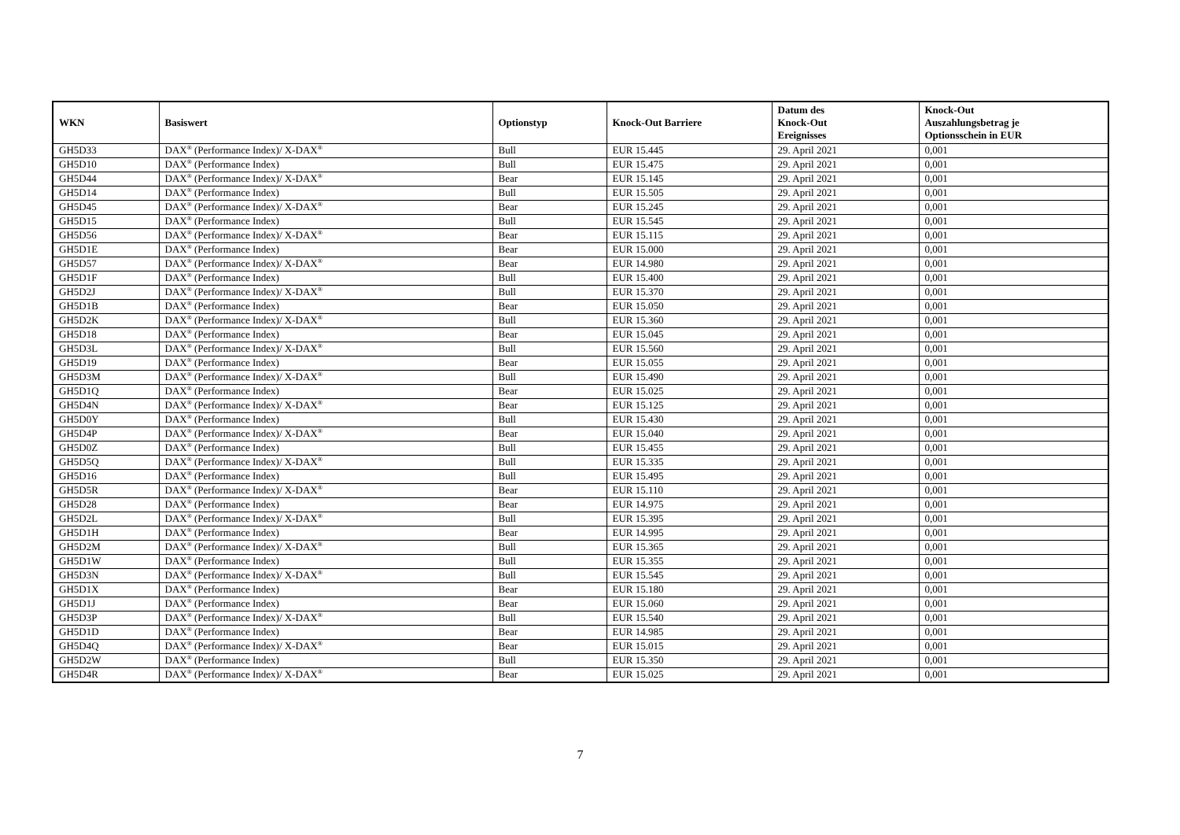| WKN | Basiswert | Optionstyp | Knock-Out Barriere | Datum des Knock-Out Ereignisses | Knock-Out Auszahlungsbetrag je Optionsschein in EUR |
| --- | --- | --- | --- | --- | --- |
| GH5D33 | DAX<sup>®</sup> (Performance Index)/ X-DAX<sup>®</sup> | Bull | EUR 15.445 | 29. April 2021 | 0,001 |
| GH5D10 | DAX<sup>®</sup> (Performance Index) | Bull | EUR 15.475 | 29. April 2021 | 0,001 |
| GH5D44 | DAX<sup>®</sup> (Performance Index)/ X-DAX<sup>®</sup> | Bear | EUR 15.145 | 29. April 2021 | 0,001 |
| GH5D14 | DAX<sup>®</sup> (Performance Index) | Bull | EUR 15.505 | 29. April 2021 | 0,001 |
| GH5D45 | DAX<sup>®</sup> (Performance Index)/ X-DAX<sup>®</sup> | Bear | EUR 15.245 | 29. April 2021 | 0,001 |
| GH5D15 | DAX<sup>®</sup> (Performance Index) | Bull | EUR 15.545 | 29. April 2021 | 0,001 |
| GH5D56 | DAX<sup>®</sup> (Performance Index)/ X-DAX<sup>®</sup> | Bear | EUR 15.115 | 29. April 2021 | 0,001 |
| GH5D1E | DAX<sup>®</sup> (Performance Index) | Bear | EUR 15.000 | 29. April 2021 | 0,001 |
| GH5D57 | DAX<sup>®</sup> (Performance Index)/ X-DAX<sup>®</sup> | Bear | EUR 14.980 | 29. April 2021 | 0,001 |
| GH5D1F | DAX<sup>®</sup> (Performance Index) | Bull | EUR 15.400 | 29. April 2021 | 0,001 |
| GH5D2J | DAX<sup>®</sup> (Performance Index)/ X-DAX<sup>®</sup> | Bull | EUR 15.370 | 29. April 2021 | 0,001 |
| GH5D1B | DAX<sup>®</sup> (Performance Index) | Bear | EUR 15.050 | 29. April 2021 | 0,001 |
| GH5D2K | DAX<sup>®</sup> (Performance Index)/ X-DAX<sup>®</sup> | Bull | EUR 15.360 | 29. April 2021 | 0,001 |
| GH5D18 | DAX<sup>®</sup> (Performance Index) | Bear | EUR 15.045 | 29. April 2021 | 0,001 |
| GH5D3L | DAX<sup>®</sup> (Performance Index)/ X-DAX<sup>®</sup> | Bull | EUR 15.560 | 29. April 2021 | 0,001 |
| GH5D19 | DAX<sup>®</sup> (Performance Index) | Bear | EUR 15.055 | 29. April 2021 | 0,001 |
| GH5D3M | DAX<sup>®</sup> (Performance Index)/ X-DAX<sup>®</sup> | Bull | EUR 15.490 | 29. April 2021 | 0,001 |
| GH5D1Q | DAX<sup>®</sup> (Performance Index) | Bear | EUR 15.025 | 29. April 2021 | 0,001 |
| GH5D4N | DAX<sup>®</sup> (Performance Index)/ X-DAX<sup>®</sup> | Bear | EUR 15.125 | 29. April 2021 | 0,001 |
| GH5D0Y | DAX<sup>®</sup> (Performance Index) | Bull | EUR 15.430 | 29. April 2021 | 0,001 |
| GH5D4P | DAX<sup>®</sup> (Performance Index)/ X-DAX<sup>®</sup> | Bear | EUR 15.040 | 29. April 2021 | 0,001 |
| GH5D0Z | DAX<sup>®</sup> (Performance Index) | Bull | EUR 15.455 | 29. April 2021 | 0,001 |
| GH5D5Q | DAX<sup>®</sup> (Performance Index)/ X-DAX<sup>®</sup> | Bull | EUR 15.335 | 29. April 2021 | 0,001 |
| GH5D16 | DAX<sup>®</sup> (Performance Index) | Bull | EUR 15.495 | 29. April 2021 | 0,001 |
| GH5D5R | DAX<sup>®</sup> (Performance Index)/ X-DAX<sup>®</sup> | Bear | EUR 15.110 | 29. April 2021 | 0,001 |
| GH5D28 | DAX<sup>®</sup> (Performance Index) | Bear | EUR 14.975 | 29. April 2021 | 0,001 |
| GH5D2L | DAX<sup>®</sup> (Performance Index)/ X-DAX<sup>®</sup> | Bull | EUR 15.395 | 29. April 2021 | 0,001 |
| GH5D1H | DAX<sup>®</sup> (Performance Index) | Bear | EUR 14.995 | 29. April 2021 | 0,001 |
| GH5D2M | DAX<sup>®</sup> (Performance Index)/ X-DAX<sup>®</sup> | Bull | EUR 15.365 | 29. April 2021 | 0,001 |
| GH5D1W | DAX<sup>®</sup> (Performance Index) | Bull | EUR 15.355 | 29. April 2021 | 0,001 |
| GH5D3N | DAX<sup>®</sup> (Performance Index)/ X-DAX<sup>®</sup> | Bull | EUR 15.545 | 29. April 2021 | 0,001 |
| GH5D1X | DAX<sup>®</sup> (Performance Index) | Bear | EUR 15.180 | 29. April 2021 | 0,001 |
| GH5D1J | DAX<sup>®</sup> (Performance Index) | Bear | EUR 15.060 | 29. April 2021 | 0,001 |
| GH5D3P | DAX<sup>®</sup> (Performance Index)/ X-DAX<sup>®</sup> | Bull | EUR 15.540 | 29. April 2021 | 0,001 |
| GH5D1D | DAX<sup>®</sup> (Performance Index) | Bear | EUR 14.985 | 29. April 2021 | 0,001 |
| GH5D4Q | DAX<sup>®</sup> (Performance Index)/ X-DAX<sup>®</sup> | Bear | EUR 15.015 | 29. April 2021 | 0,001 |
| GH5D2W | DAX<sup>®</sup> (Performance Index) | Bull | EUR 15.350 | 29. April 2021 | 0,001 |
| GH5D4R | DAX<sup>®</sup> (Performance Index)/ X-DAX<sup>®</sup> | Bear | EUR 15.025 | 29. April 2021 | 0,001 |
7